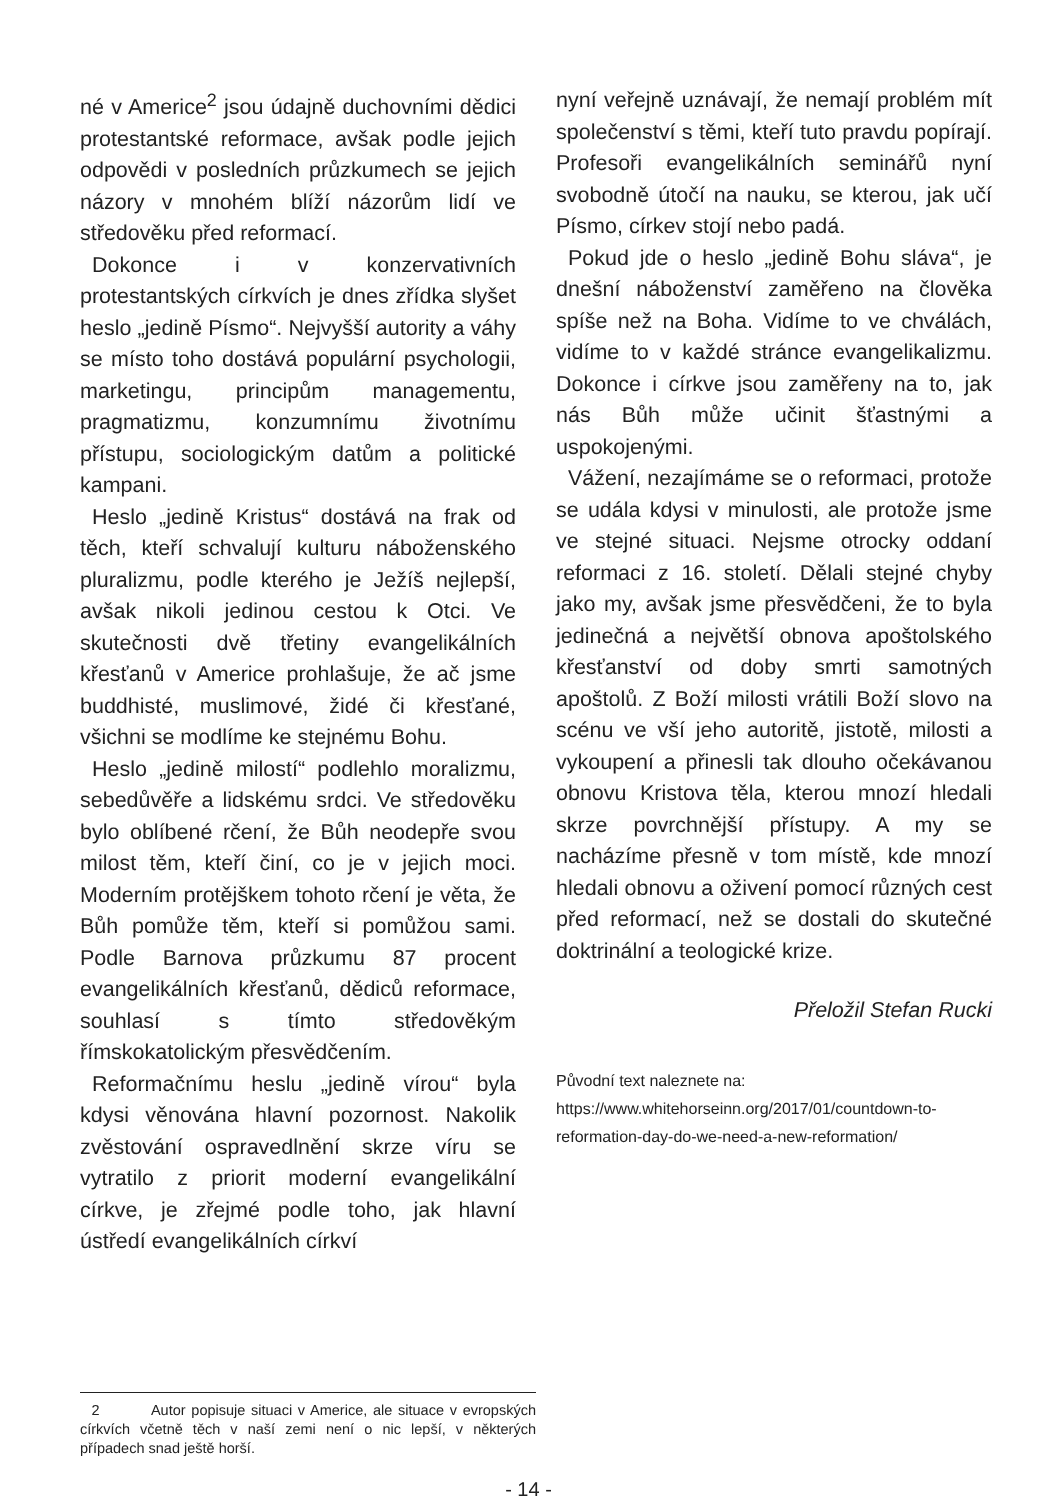né v Americe<sup>2</sup> jsou údajně duchovními dědici protestantské reformace, avšak podle jejich odpovědi v posledních průzkumech se jejich názory v mnohém blíží názorům lidí ve středověku před reformací.
Dokonce i v konzervativních protestantských církvích je dnes zřídka slyšet heslo „jedině Písmo“. Nejvyšší autority a váhy se místo toho dostává populární psychologii, marketingu, principům managementu, pragmatizmu, konzumnímu životnímu přístupu, sociologickým datům a politické kampani.
Heslo „jedině Kristus“ dostává na frak od těch, kteří schvalují kulturu náboženského pluralizmu, podle kterého je Ježíš nejlepší, avšak nikoli jedinou cestou k Otci. Ve skutečnosti dvě třetiny evangelikálních křesťanů v Americe prohlašuje, že ač jsme buddhisté, muslimové, židé či křesťané, všichni se modlíme ke stejnému Bohu.
Heslo „jedině milostí“ podlehlo moralizmu, sebedůvěře a lidskému srdci. Ve středověku bylo oblíbené rčení, že Bůh neodepře svou milost těm, kteří činí, co je v jejich moci. Moderním protějškem tohoto rčení je věta, že Bůh pomůže těm, kteří si pomůžou sami. Podle Barnova průzkumu 87 procent evangelikálních křesťanů, dědiců reformace, souhlasí s tímto středověkým římskokatolickým přesvědčením.
Reformačnímu heslu „jedině vírou“ byla kdysi věnována hlavní pozornost. Nakolik zvěstování ospravedlnění skrze víru se vytratilo z priorit moderní evangelikální církve, je zřejmé podle toho, jak hlavní ústředí evangelikálních církví
nyní veřejně uznávají, že nemají problém mít společenství s těmi, kteří tuto pravdu popírají. Profesoři evangelikálních seminářů nyní svobodně útočí na nauku, se kterou, jak učí Písmo, církev stojí nebo padá.
Pokud jde o heslo „jedině Bohu sláva“, je dnešní náboženství zaměřeno na člověka spíše než na Boha. Vidíme to ve chválách, vidíme to v každé stránce evangelikalizmu. Dokonce i církve jsou zaměřeny na to, jak nás Bůh může učinit šťastnými a uspokojenými.
Vážení, nezajímáme se o reformaci, protože se udála kdysi v minulosti, ale protože jsme ve stejné situaci. Nejsme otrocky oddaní reformaci z 16. století. Dělali stejné chyby jako my, avšak jsme přesvědčeni, že to byla jedinečná a největší obnova apoštolského křesťanství od doby smrti samotných apoštolů. Z Boží milosti vrátili Boží slovo na scénu ve vší jeho autoritě, jistotě, milosti a vykoupení a přinesli tak dlouho očekávanou obnovu Kristova těla, kterou mnozí hledali skrze povrchnější přístupy. A my se nacházíme přesně v tom místě, kde mnozí hledali obnovu a oživení pomocí různých cest před reformací, než se dostali do skutečné doktrinální a teologické krize.
Přeložil Stefan Rucki
Původní text naleznete na: https://www.whitehorseinn.org/2017/01/countdown-to-reformation-day-do-we-need-a-new-reformation/
2 Autor popisuje situaci v Americe, ale situace v evropských církvích včetně těch v naší zemi není o nic lepší, v některých případech snad ještě horší.
- 14 -